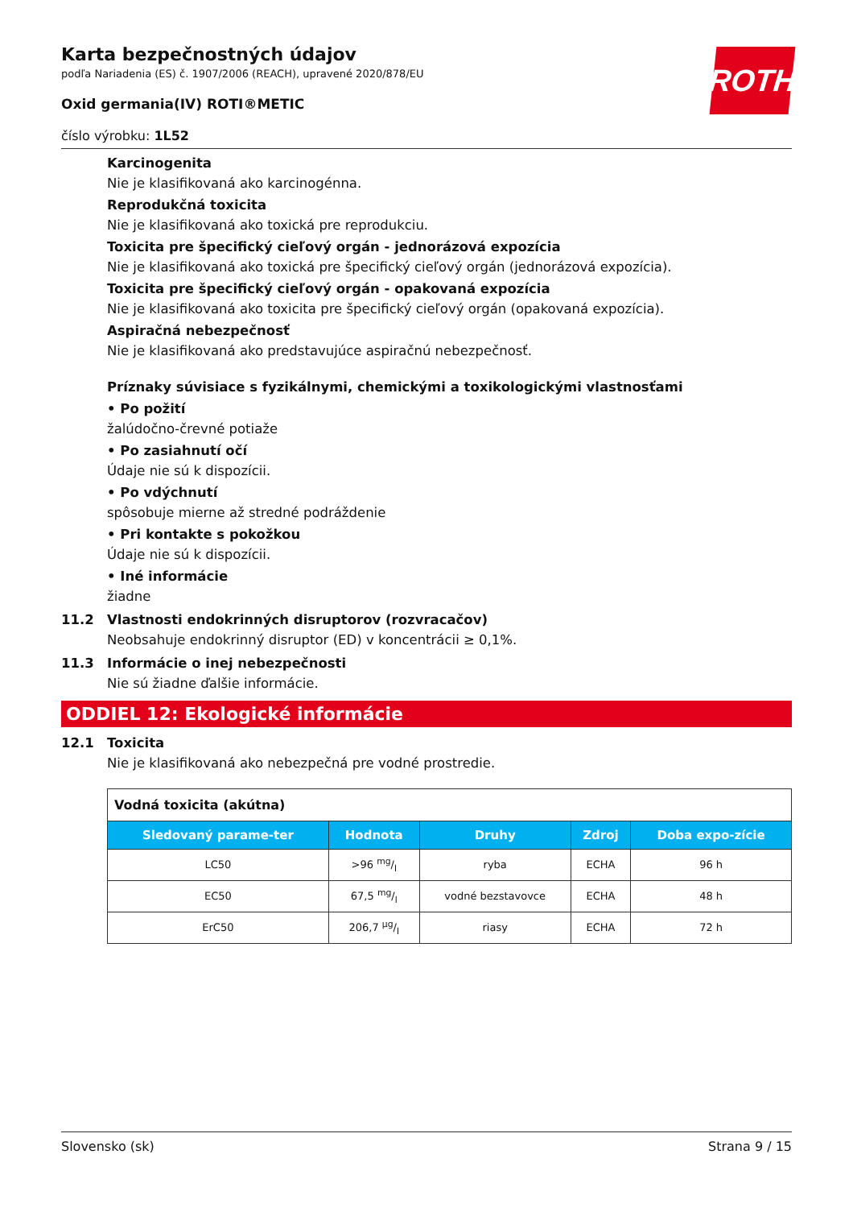ROTH
Karta bezpečnostných údajov
podľa Nariadenia (ES) č. 1907/2006 (REACH), upravené 2020/878/EU
Oxid germania(IV) ROTI®METIC
číslo výrobku: 1L52
Karcinogenita
Nie je klasifikovaná ako karcinogénna.
Reprodukčná toxicita
Nie je klasifikovaná ako toxická pre reprodukciu.
Toxicita pre špecifický cieľový orgán - jednorázová expozícia
Nie je klasifikovaná ako toxická pre špecifický cieľový orgán (jednorázová expozícia).
Toxicita pre špecifický cieľový orgán - opakovaná expozícia
Nie je klasifikovaná ako toxicita pre špecifický cieľový orgán (opakovaná expozícia).
Aspiračná nebezpečnosť
Nie je klasifikovaná ako predstavujúce aspiračnú nebezpečnosť.
Príznaky súvisiace s fyzikálnymi, chemickými a toxikologickými vlastnosťami
• Po požití
žalúdočno-črevné potiaže
• Po zasiahnutí očí
Údaje nie sú k dispozícii.
• Po vdýchnutí
spôsobuje mierne až stredné podráždenie
• Pri kontakte s pokožkou
Údaje nie sú k dispozícii.
• Iné informácie
žiadne
11.2 Vlastnosti endokrinných disruptorov (rozvracačov)
Neobsahuje endokrinný disruptor (ED) v koncentrácii ≥ 0,1%.
11.3 Informácie o inej nebezpečnosti
Nie sú žiadne ďalšie informácie.
ODDIEL 12: Ekologické informácie
12.1 Toxicita
Nie je klasifikovaná ako nebezpečná pre vodné prostredie.
| Vodná toxicita (akútna) | | | | |
| --- | --- | --- | --- | --- |
| Sledovaný parame-ter | Hodnota | Druhy | Zdroj | Doba expo-zície |
| LC50 | >96 mg/l | ryba | ECHA | 96 h |
| EC50 | 67,5 mg/l | vodné bezstavovce | ECHA | 48 h |
| ErC50 | 206,7 µg/l | riasy | ECHA | 72 h |
Slovensko (sk) Strana 9 / 15